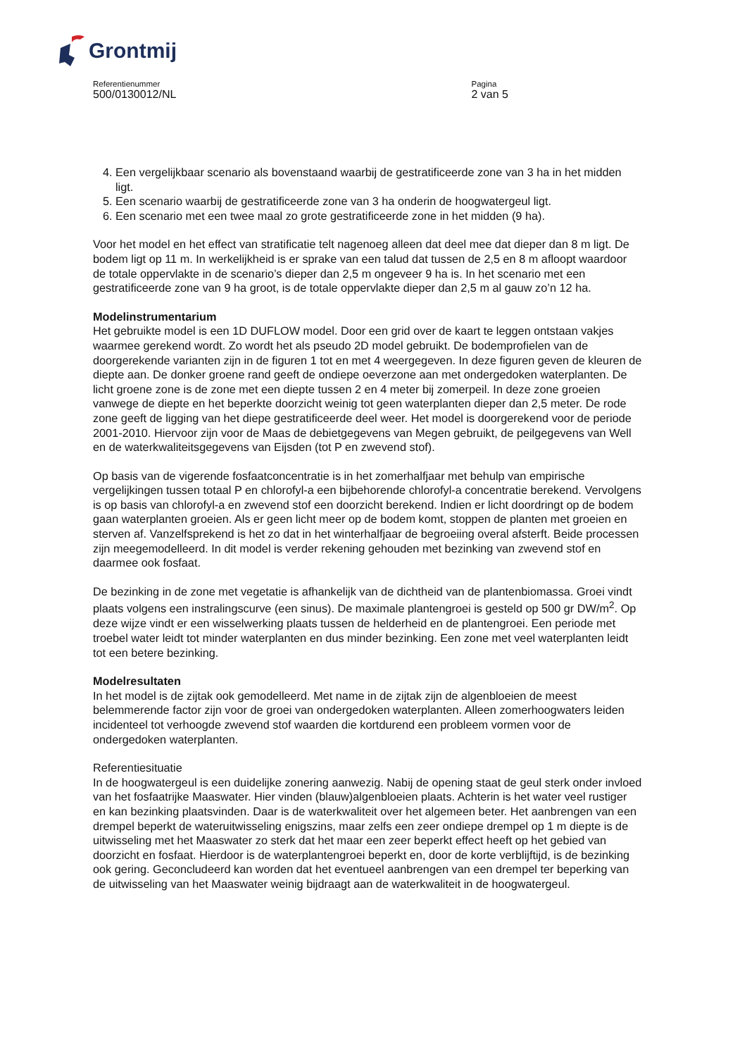Grontmij
Referentienummer
500/0130012/NL
Pagina
2 van 5
4. Een vergelijkbaar scenario als bovenstaand waarbij de gestratificeerde zone van 3 ha in het midden ligt.
5. Een scenario waarbij de gestratificeerde zone van 3 ha onderin de hoogwatergeul ligt.
6. Een scenario met een twee maal zo grote gestratificeerde zone in het midden (9 ha).
Voor het model en het effect van stratificatie telt nagenoeg alleen dat deel mee dat dieper dan 8 m ligt. De bodem ligt op 11 m. In werkelijkheid is er sprake van een talud dat tussen de 2,5 en 8 m afloopt waardoor de totale oppervlakte in de scenario’s dieper dan 2,5 m ongeveer 9 ha is. In het scenario met een gestratificeerde zone van 9 ha groot, is de totale oppervlakte dieper dan 2,5 m al gauw zo’n 12 ha.
Modelinstrumentarium
Het gebruikte model is een 1D DUFLOW model. Door een grid over de kaart te leggen ontstaan vakjes waarmee gerekend wordt. Zo wordt het als pseudo 2D model gebruikt. De bodemprofielen van de doorgerekende varianten zijn in de figuren 1 tot en met 4 weergegeven. In deze figuren geven de kleuren de diepte aan. De donker groene rand geeft de ondiepe oeverzone aan met ondergedoken waterplanten. De licht groene zone is de zone met een diepte tussen 2 en 4 meter bij zomerpeil. In deze zone groeien vanwege de diepte en het beperkte doorzicht weinig tot geen waterplanten dieper dan 2,5 meter. De rode zone geeft de ligging van het diepe gestratificeerde deel weer. Het model is doorgerekend voor de periode 2001-2010. Hiervoor zijn voor de Maas de debietgegevens van Megen gebruikt, de peilgegevens van Well en de waterkwaliteitsgegevens van Eijsden (tot P en zwevend stof).
Op basis van de vigerende fosfaatconcentratie is in het zomerhalfjaar met behulp van empirische vergelijkingen tussen totaal P en chlorofyl-a een bijbehorende chlorofyl-a concentratie berekend. Vervolgens is op basis van chlorofyl-a en zwevend stof een doorzicht berekend. Indien er licht doordringt op de bodem gaan waterplanten groeien. Als er geen licht meer op de bodem komt, stoppen de planten met groeien en sterven af. Vanzelfsprekend is het zo dat in het winterhalfjaar de begroeiing overal afsterft. Beide processen zijn meegemodelleerd. In dit model is verder rekening gehouden met bezinking van zwevend stof en daarmee ook fosfaat.
De bezinking in de zone met vegetatie is afhankelijk van de dichtheid van de plantenbiomassa. Groei vindt plaats volgens een instralingscurve (een sinus). De maximale plantengroei is gesteld op 500 gr DW/m<sup>2</sup>. Op deze wijze vindt er een wisselwerking plaats tussen de helderheid en de plantengroei. Een periode met troebel water leidt tot minder waterplanten en dus minder bezinking. Een zone met veel waterplanten leidt tot een betere bezinking.
Modelresultaten
In het model is de zijtak ook gemodelleerd. Met name in de zijtak zijn de algenbloeien de meest belemmerende factor zijn voor de groei van ondergedoken waterplanten. Alleen zomerhoogwaters leiden incidenteel tot verhoogde zwevend stof waarden die kortdurend een probleem vormen voor de ondergedoken waterplanten.
Referentiesituatie
In de hoogwatergeul is een duidelijke zonering aanwezig. Nabij de opening staat de geul sterk onder invloed van het fosfaatrijke Maaswater. Hier vinden (blauw)algenbloeien plaats. Achterin is het water veel rustiger en kan bezinking plaatsvinden. Daar is de waterkwaliteit over het algemeen beter. Het aanbrengen van een drempel beperkt de wateruitwisseling enigszins, maar zelfs een zeer ondiepe drempel op 1 m diepte is de uitwisseling met het Maaswater zo sterk dat het maar een zeer beperkt effect heeft op het gebied van doorzicht en fosfaat. Hierdoor is de waterplantengroei beperkt en, door de korte verblijftijd, is de bezinking ook gering. Geconcludeerd kan worden dat het eventueel aanbrengen van een drempel ter beperking van de uitwisseling van het Maaswater weinig bijdraagt aan de waterkwaliteit in de hoogwatergeul.